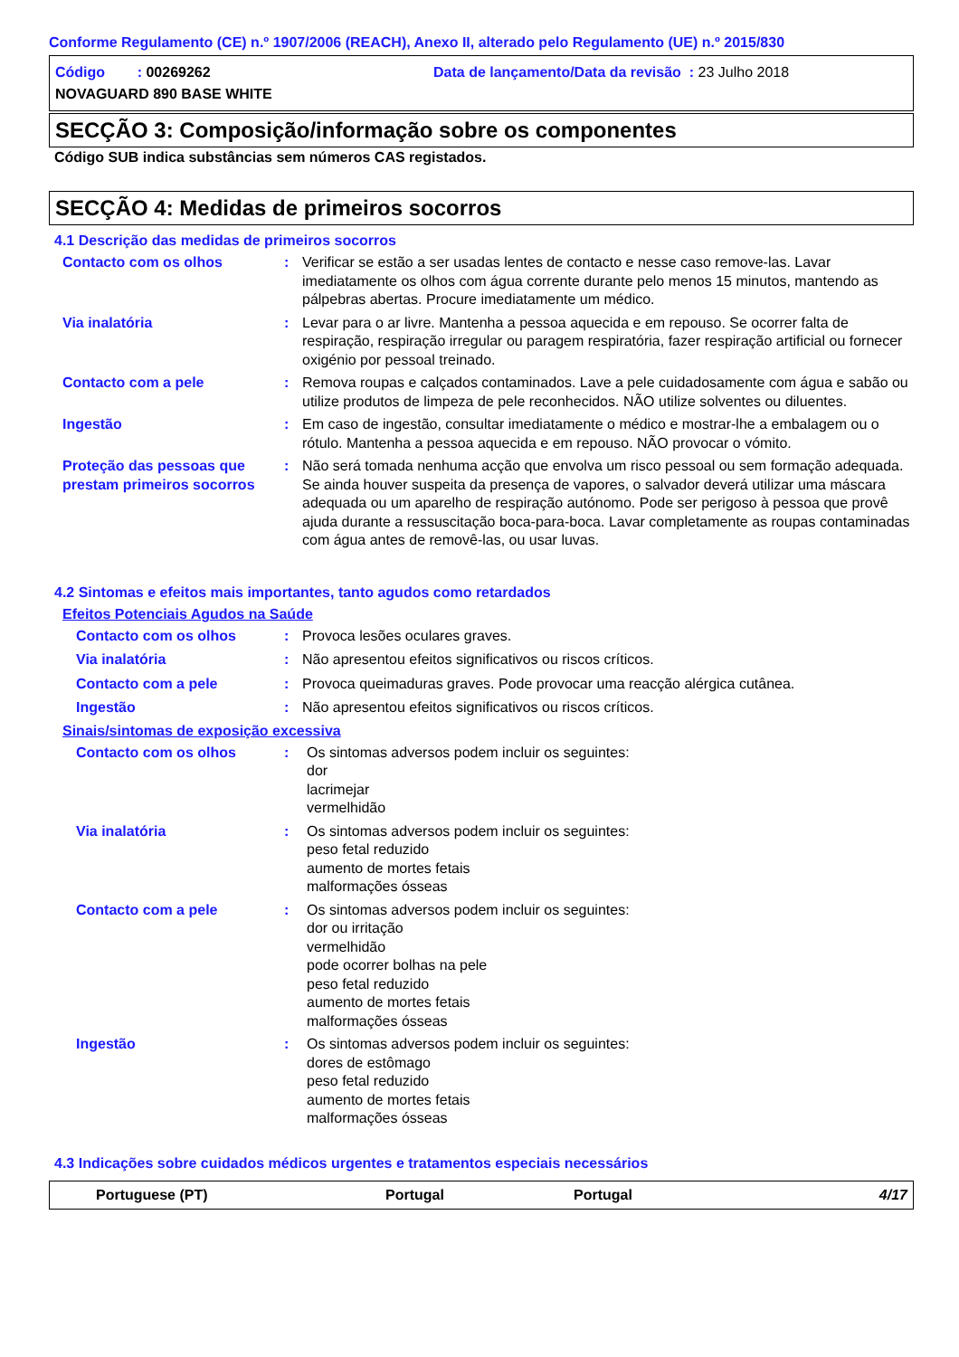Conforme Regulamento (CE) n.º 1907/2006 (REACH), Anexo II, alterado pelo Regulamento (UE) n.º 2015/830
Código : 00269262 Data de lançamento/Data da revisão : 23 Julho 2018
NOVAGUARD 890 BASE WHITE
SECÇÃO 3: Composição/informação sobre os componentes
Código SUB indica substâncias sem números CAS registados.
SECÇÃO 4: Medidas de primeiros socorros
4.1 Descrição das medidas de primeiros socorros
Contacto com os olhos : Verificar se estão a ser usadas lentes de contacto e nesse caso remove-las. Lavar imediatamente os olhos com água corrente durante pelo menos 15 minutos, mantendo as pálpebras abertas. Procure imediatamente um médico.
Via inalatória : Levar para o ar livre. Mantenha a pessoa aquecida e em repouso. Se ocorrer falta de respiração, respiração irregular ou paragem respiratória, fazer respiração artificial ou fornecer oxigénio por pessoal treinado.
Contacto com a pele : Remova roupas e calçados contaminados. Lave a pele cuidadosamente com água e sabão ou utilize produtos de limpeza de pele reconhecidos. NÃO utilize solventes ou diluentes.
Ingestão : Em caso de ingestão, consultar imediatamente o médico e mostrar-lhe a embalagem ou o rótulo. Mantenha a pessoa aquecida e em repouso. NÃO provocar o vómito.
Proteção das pessoas que prestam primeiros socorros
: Não será tomada nenhuma acção que envolva um risco pessoal ou sem formação adequada. Se ainda houver suspeita da presença de vapores, o salvador deverá utilizar uma máscara adequada ou um aparelho de respiração autónomo. Pode ser perigoso à pessoa que provê ajuda durante a ressuscitação boca-para-boca. Lavar completamente as roupas contaminadas com água antes de removê-las, ou usar luvas.
4.2 Sintomas e efeitos mais importantes, tanto agudos como retardados
Efeitos Potenciais Agudos na Saúde
Contacto com os olhos : Provoca lesões oculares graves.
Via inalatória : Não apresentou efeitos significativos ou riscos críticos.
Contacto com a pele : Provoca queimaduras graves. Pode provocar uma reacção alérgica cutânea.
Ingestão : Não apresentou efeitos significativos ou riscos críticos.
Sinais/sintomas de exposição excessiva
Contacto com os olhos : Os sintomas adversos podem incluir os seguintes:
dor
lacrimejar
vermelhidão
Via inalatória : Os sintomas adversos podem incluir os seguintes:
peso fetal reduzido
aumento de mortes fetais
malformações ósseas
Contacto com a pele : Os sintomas adversos podem incluir os seguintes:
dor ou irritação
vermelhidão
pode ocorrer bolhas na pele
peso fetal reduzido
aumento de mortes fetais
malformações ósseas
Ingestão : Os sintomas adversos podem incluir os seguintes:
dores de estômago
peso fetal reduzido
aumento de mortes fetais
malformações ósseas
4.3 Indicações sobre cuidados médicos urgentes e tratamentos especiais necessários
Portuguese (PT) Portugal Portugal 4/17